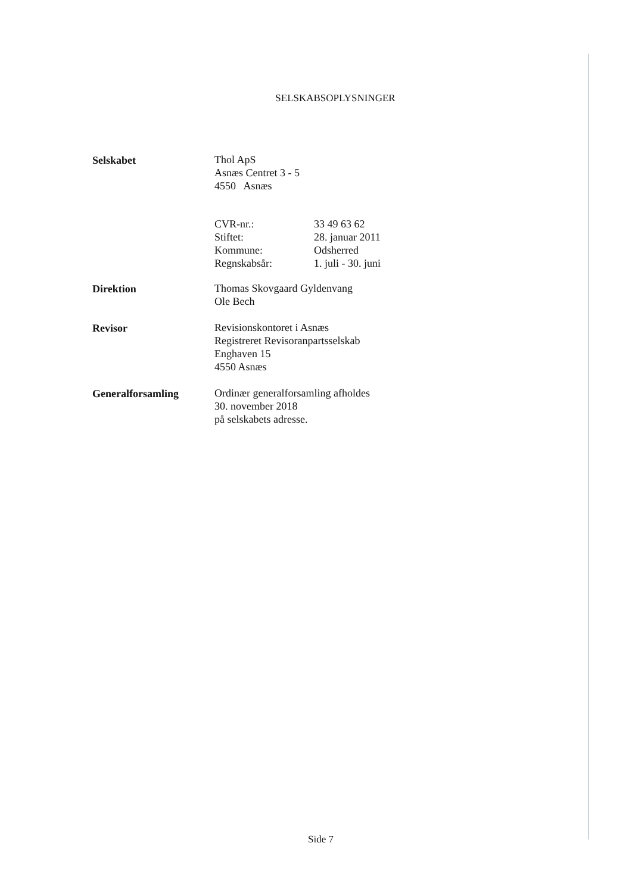SELSKABSOPLYSNINGER
Selskabet
Thol ApS
Asnæs Centret 3 - 5
4550 Asnæs
| CVR-nr.: | 33 49 63 62 |
| Stiftet: | 28. januar 2011 |
| Kommune: | Odsherred |
| Regnskabsår: | 1. juli - 30. juni |
Direktion
Thomas Skovgaard Gyldenvang
Ole Bech
Revisor
Revisionskontoret i Asnæs
Registreret Revisoranpartsselskab
Enghaven 15
4550 Asnæs
Generalforsamling
Ordinær generalforsamling afholdes
30. november 2018
på selskabets adresse.
Side 7